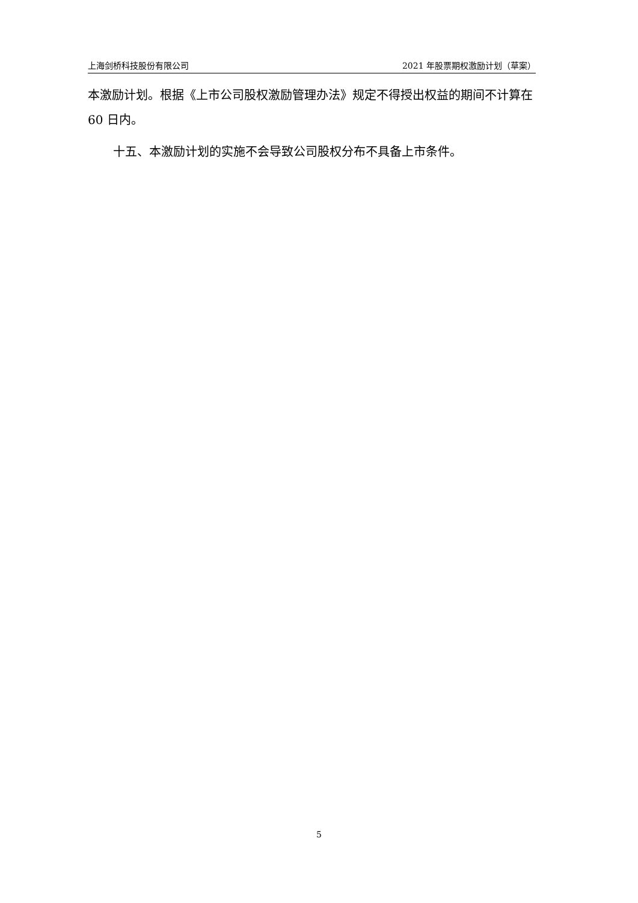上海剑桥科技股份有限公司 2021 年股票期权激励计划（草案）
本激励计划。根据《上市公司股权激励管理办法》规定不得授出权益的期间不计算在 60 日内。
十五、本激励计划的实施不会导致公司股权分布不具备上市条件。
5